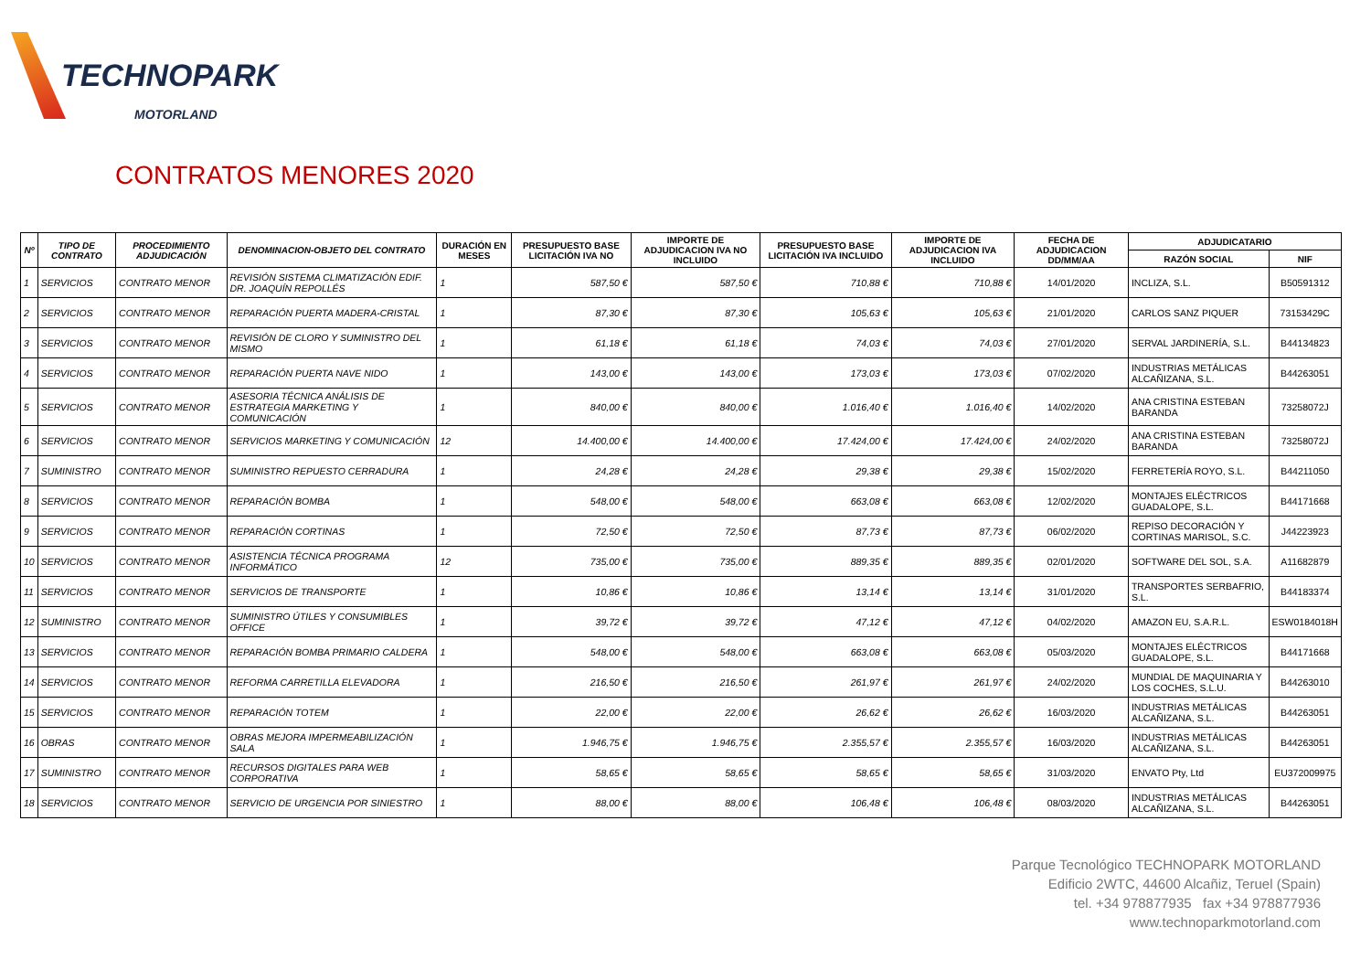TECHNOPARK
MOTORLAND
CONTRATOS MENORES 2020
| Nº | TIPO DE CONTRATO | PROCEDIMIENTO ADJUDICACIÓN | DENOMINACION-OBJETO DEL CONTRATO | DURACIÓN EN MESES | PRESUPUESTO BASE LICITACIÓN IVA NO | IMPORTE DE ADJUDICACION IVA NO INCLUIDO | PRESUPUESTO BASE LICITACIÓN IVA INCLUIDO | IMPORTE DE ADJUDICACION IVA INCLUIDO | FECHA DE ADJUDICACION DD/MM/AA | ADJUDICATARIO | |
| --- | --- | --- | --- | --- | --- | --- | --- | --- | --- | --- | --- |
| | | | | | | | | | | RAZÓN SOCIAL | NIF |
| 1 | SERVICIOS | CONTRATO MENOR | REVISIÓN SISTEMA CLIMATIZACIÓN EDIF. DR. JOAQUÍN REPOLLÉS | 1 | 587,50 € | 587,50 € | 710,88 € | 710,88 € | 14/01/2020 | INCLIZA, S.L. | B50591312 |
| 2 | SERVICIOS | CONTRATO MENOR | REPARACIÓN PUERTA MADERA-CRISTAL | 1 | 87,30 € | 87,30 € | 105,63 € | 105,63 € | 21/01/2020 | CARLOS SANZ PIQUER | 73153429C |
| 3 | SERVICIOS | CONTRATO MENOR | REVISIÓN DE CLORO Y SUMINISTRO DEL MISMO | 1 | 61,18 € | 61,18 € | 74,03 € | 74,03 € | 27/01/2020 | SERVAL JARDINERÍA, S.L. | B44134823 |
| 4 | SERVICIOS | CONTRATO MENOR | REPARACIÓN PUERTA NAVE NIDO | 1 | 143,00 € | 143,00 € | 173,03 € | 173,03 € | 07/02/2020 | INDUSTRIAS METÁLICAS ALCAÑIZANA, S.L. | B44263051 |
| 5 | SERVICIOS | CONTRATO MENOR | ASESORIA TÉCNICA ANÁLISIS DE ESTRATEGIA MARKETING Y COMUNICACIÓN | 1 | 840,00 € | 840,00 € | 1.016,40 € | 1.016,40 € | 14/02/2020 | ANA CRISTINA ESTEBAN BARANDA | 73258072J |
| 6 | SERVICIOS | CONTRATO MENOR | SERVICIOS MARKETING Y COMUNICACIÓN | 12 | 14.400,00 € | 14.400,00 € | 17.424,00 € | 17.424,00 € | 24/02/2020 | ANA CRISTINA ESTEBAN BARANDA | 73258072J |
| 7 | SUMINISTRO | CONTRATO MENOR | SUMINISTRO REPUESTO CERRADURA | 1 | 24,28 € | 24,28 € | 29,38 € | 29,38 € | 15/02/2020 | FERRETERÍA ROYO, S.L. | B44211050 |
| 8 | SERVICIOS | CONTRATO MENOR | REPARACIÓN BOMBA | 1 | 548,00 € | 548,00 € | 663,08 € | 663,08 € | 12/02/2020 | MONTAJES ELÉCTRICOS GUADALOPE, S.L. | B44171668 |
| 9 | SERVICIOS | CONTRATO MENOR | REPARACIÓN CORTINAS | 1 | 72,50 € | 72,50 € | 87,73 € | 87,73 € | 06/02/2020 | REPISO DECORACIÓN Y CORTINAS MARISOL, S.C. | J44223923 |
| 10 | SERVICIOS | CONTRATO MENOR | ASISTENCIA TÉCNICA PROGRAMA INFORMÁTICO | 12 | 735,00 € | 735,00 € | 889,35 € | 889,35 € | 02/01/2020 | SOFTWARE DEL SOL, S.A. | A11682879 |
| 11 | SERVICIOS | CONTRATO MENOR | SERVICIOS DE TRANSPORTE | 1 | 10,86 € | 10,86 € | 13,14 € | 13,14 € | 31/01/2020 | TRANSPORTES SERBAFRIO, S.L. | B44183374 |
| 12 | SUMINISTRO | CONTRATO MENOR | SUMINISTRO ÚTILES Y CONSUMIBLES OFFICE | 1 | 39,72 € | 39,72 € | 47,12 € | 47,12 € | 04/02/2020 | AMAZON EU, S.A.R.L. | ESW0184018H |
| 13 | SERVICIOS | CONTRATO MENOR | REPARACIÓN BOMBA PRIMARIO CALDERA | 1 | 548,00 € | 548,00 € | 663,08 € | 663,08 € | 05/03/2020 | MONTAJES ELÉCTRICOS GUADALOPE, S.L. | B44171668 |
| 14 | SERVICIOS | CONTRATO MENOR | REFORMA CARRETILLA ELEVADORA | 1 | 216,50 € | 216,50 € | 261,97 € | 261,97 € | 24/02/2020 | MUNDIAL DE MAQUINARIA Y LOS COCHES, S.L.U. | B44263010 |
| 15 | SERVICIOS | CONTRATO MENOR | REPARACIÓN TOTEM | 1 | 22,00 € | 22,00 € | 26,62 € | 26,62 € | 16/03/2020 | INDUSTRIAS METÁLICAS ALCAÑIZANA, S.L. | B44263051 |
| 16 | OBRAS | CONTRATO MENOR | OBRAS MEJORA IMPERMEABILIZACIÓN SALA | 1 | 1.946,75 € | 1.946,75 € | 2.355,57 € | 2.355,57 € | 16/03/2020 | INDUSTRIAS METÁLICAS ALCAÑIZANA, S.L. | B44263051 |
| 17 | SUMINISTRO | CONTRATO MENOR | RECURSOS DIGITALES PARA WEB CORPORATIVA | 1 | 58,65 € | 58,65 € | 58,65 € | 58,65 € | 31/03/2020 | ENVATO Pty, Ltd | EU372009975 |
| 18 | SERVICIOS | CONTRATO MENOR | SERVICIO DE URGENCIA POR SINIESTRO | 1 | 88,00 € | 88,00 € | 106,48 € | 106,48 € | 08/03/2020 | INDUSTRIAS METÁLICAS ALCAÑIZANA, S.L. | B44263051 |
Parque Tecnológico TECHNOPARK MOTORLAND
Edificio 2WTC, 44600 Alcañiz, Teruel (Spain)
tel. +34 978877935 fax +34 978877936
www.technoparkmotorland.com